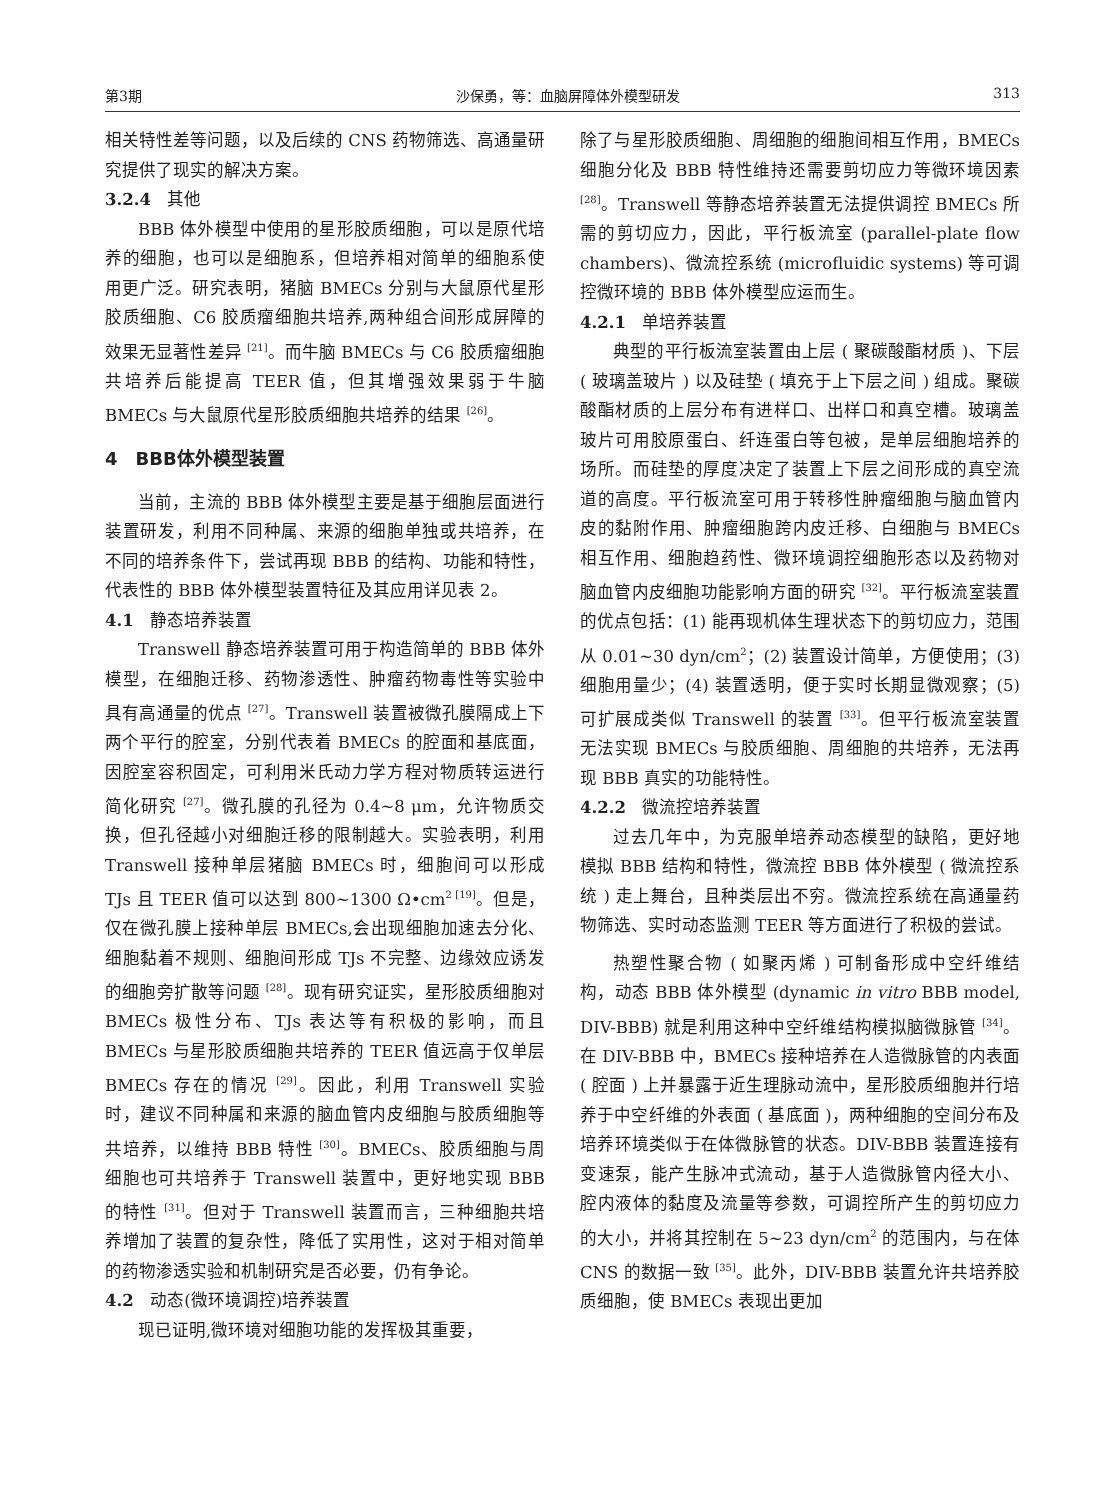第3期 沙保勇，等：血脑屏障体外模型研发 313
相关特性差等问题，以及后续的 CNS 药物筛选、高通量研究提供了现实的解决方案。
3.2.4 其他
BBB 体外模型中使用的星形胶质细胞，可以是原代培养的细胞，也可以是细胞系，但培养相对简单的细胞系使用更广泛。研究表明，猪脑 BMECs 分别与大鼠原代星形胶质细胞、C6 胶质瘤细胞共培养,两种组合间形成屏障的效果无显著性差异 <sup>[21]</sup>。而牛脑 BMECs 与 C6 胶质瘤细胞共培养后能提高 TEER 值，但其增强效果弱于牛脑 BMECs 与大鼠原代星形胶质细胞共培养的结果 <sup>[26]</sup>。
4　BBB体外模型装置
当前，主流的 BBB 体外模型主要是基于细胞层面进行装置研发，利用不同种属、来源的细胞单独或共培养，在不同的培养条件下，尝试再现 BBB 的结构、功能和特性，代表性的 BBB 体外模型装置特征及其应用详见表 2。
4.1 静态培养装置
Transwell 静态培养装置可用于构造简单的 BBB 体外模型，在细胞迁移、药物渗透性、肿瘤药物毒性等实验中具有高通量的优点 <sup>[27]</sup>。Transwell 装置被微孔膜隔成上下两个平行的腔室，分别代表着 BMECs 的腔面和基底面，因腔室容积固定，可利用米氏动力学方程对物质转运进行简化研究 <sup>[27]</sup>。微孔膜的孔径为 0.4~8 μm，允许物质交换，但孔径越小对细胞迁移的限制越大。实验表明，利用 Transwell 接种单层猪脑 BMECs 时，细胞间可以形成 TJs 且 TEER 值可以达到 800~1300 Ω•cm<sup>2 [19]</sup>。但是，仅在微孔膜上接种单层 BMECs,会出现细胞加速去分化、细胞黏着不规则、细胞间形成 TJs 不完整、边缘效应诱发的细胞旁扩散等问题 <sup>[28]</sup>。现有研究证实，星形胶质细胞对 BMECs 极性分布、TJs 表达等有积极的影响，而且 BMECs 与星形胶质细胞共培养的 TEER 值远高于仅单层 BMECs 存在的情况 <sup>[29]</sup>。因此，利用 Transwell 实验时，建议不同种属和来源的脑血管内皮细胞与胶质细胞等共培养，以维持 BBB 特性 <sup>[30]</sup>。BMECs、胶质细胞与周细胞也可共培养于 Transwell 装置中，更好地实现 BBB 的特性 <sup>[31]</sup>。但对于 Transwell 装置而言，三种细胞共培养增加了装置的复杂性，降低了实用性，这对于相对简单的药物渗透实验和机制研究是否必要，仍有争论。
4.2 动态(微环境调控)培养装置
现已证明,微环境对细胞功能的发挥极其重要，
除了与星形胶质细胞、周细胞的细胞间相互作用，BMECs 细胞分化及 BBB 特性维持还需要剪切应力等微环境因素 <sup>[28]</sup>。Transwell 等静态培养装置无法提供调控 BMECs 所需的剪切应力，因此，平行板流室 (parallel-plate flow chambers)、微流控系统 (microfluidic systems) 等可调控微环境的 BBB 体外模型应运而生。
4.2.1 单培养装置
典型的平行板流室装置由上层 ( 聚碳酸酯材质 )、下层 ( 玻璃盖玻片 ) 以及硅垫 ( 填充于上下层之间 ) 组成。聚碳酸酯材质的上层分布有进样口、出样口和真空槽。玻璃盖玻片可用胶原蛋白、纤连蛋白等包被，是单层细胞培养的场所。而硅垫的厚度决定了装置上下层之间形成的真空流道的高度。平行板流室可用于转移性肿瘤细胞与脑血管内皮的黏附作用、肿瘤细胞跨内皮迁移、白细胞与 BMECs 相互作用、细胞趋药性、微环境调控细胞形态以及药物对脑血管内皮细胞功能影响方面的研究 <sup>[32]</sup>。平行板流室装置的优点包括：(1) 能再现机体生理状态下的剪切应力，范围从 0.01~30 dyn/cm<sup>2</sup>；(2) 装置设计简单，方便使用；(3) 细胞用量少；(4) 装置透明，便于实时长期显微观察；(5) 可扩展成类似 Transwell 的装置 <sup>[33]</sup>。但平行板流室装置无法实现 BMECs 与胶质细胞、周细胞的共培养，无法再现 BBB 真实的功能特性。
4.2.2 微流控培养装置
过去几年中，为克服单培养动态模型的缺陷，更好地模拟 BBB 结构和特性，微流控 BBB 体外模型 ( 微流控系统 ) 走上舞台，且种类层出不穷。微流控系统在高通量药物筛选、实时动态监测 TEER 等方面进行了积极的尝试。
热塑性聚合物 ( 如聚丙烯 ) 可制备形成中空纤维结构，动态 BBB 体外模型 (dynamic in vitro BBB model, DIV-BBB) 就是利用这种中空纤维结构模拟脑微脉管 <sup>[34]</sup>。在 DIV-BBB 中，BMECs 接种培养在人造微脉管的内表面 ( 腔面 ) 上并暴露于近生理脉动流中，星形胶质细胞并行培养于中空纤维的外表面 ( 基底面 )，两种细胞的空间分布及培养环境类似于在体微脉管的状态。DIV-BBB 装置连接有变速泵，能产生脉冲式流动，基于人造微脉管内径大小、腔内液体的黏度及流量等参数，可调控所产生的剪切应力的大小，并将其控制在 5~23 dyn/cm<sup>2</sup> 的范围内，与在体 CNS 的数据一致 <sup>[35]</sup>。此外，DIV-BBB 装置允许共培养胶质细胞，使 BMECs 表现出更加